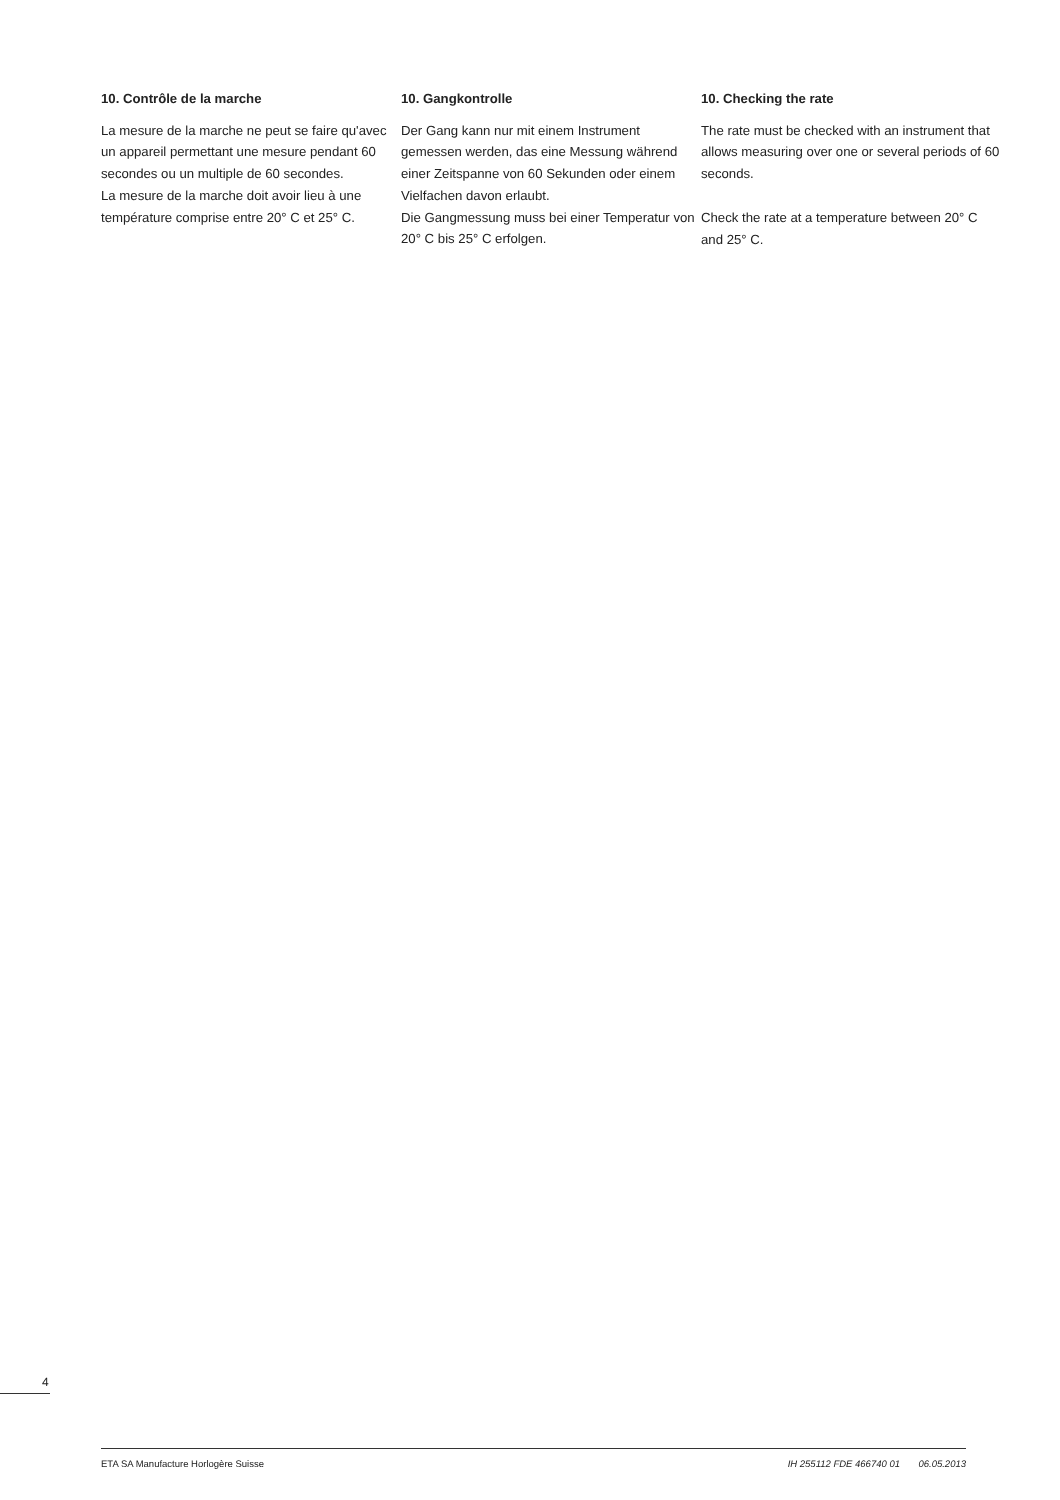10. Contrôle de la marche
La mesure de la marche ne peut se faire qu'avec un appareil permettant une mesure pendant 60 secondes ou un multiple de 60 secondes.
La mesure de la marche doit avoir lieu à une température comprise entre 20° C et 25° C.
10. Gangkontrolle
Der Gang kann nur mit einem Instrument gemessen werden, das eine Messung während einer Zeitspanne von 60 Sekunden oder einem Vielfachen davon erlaubt.
Die Gangmessung muss bei einer Temperatur von 20° C bis 25° C erfolgen.
10. Checking the rate
The rate must be checked with an instrument that allows measuring over one or several periods of 60 seconds.
Check the rate at a temperature between 20° C and 25° C.
4
ETA SA Manufacture Horlogère Suisse IH 255112 FDE 466740 01 06.05.2013